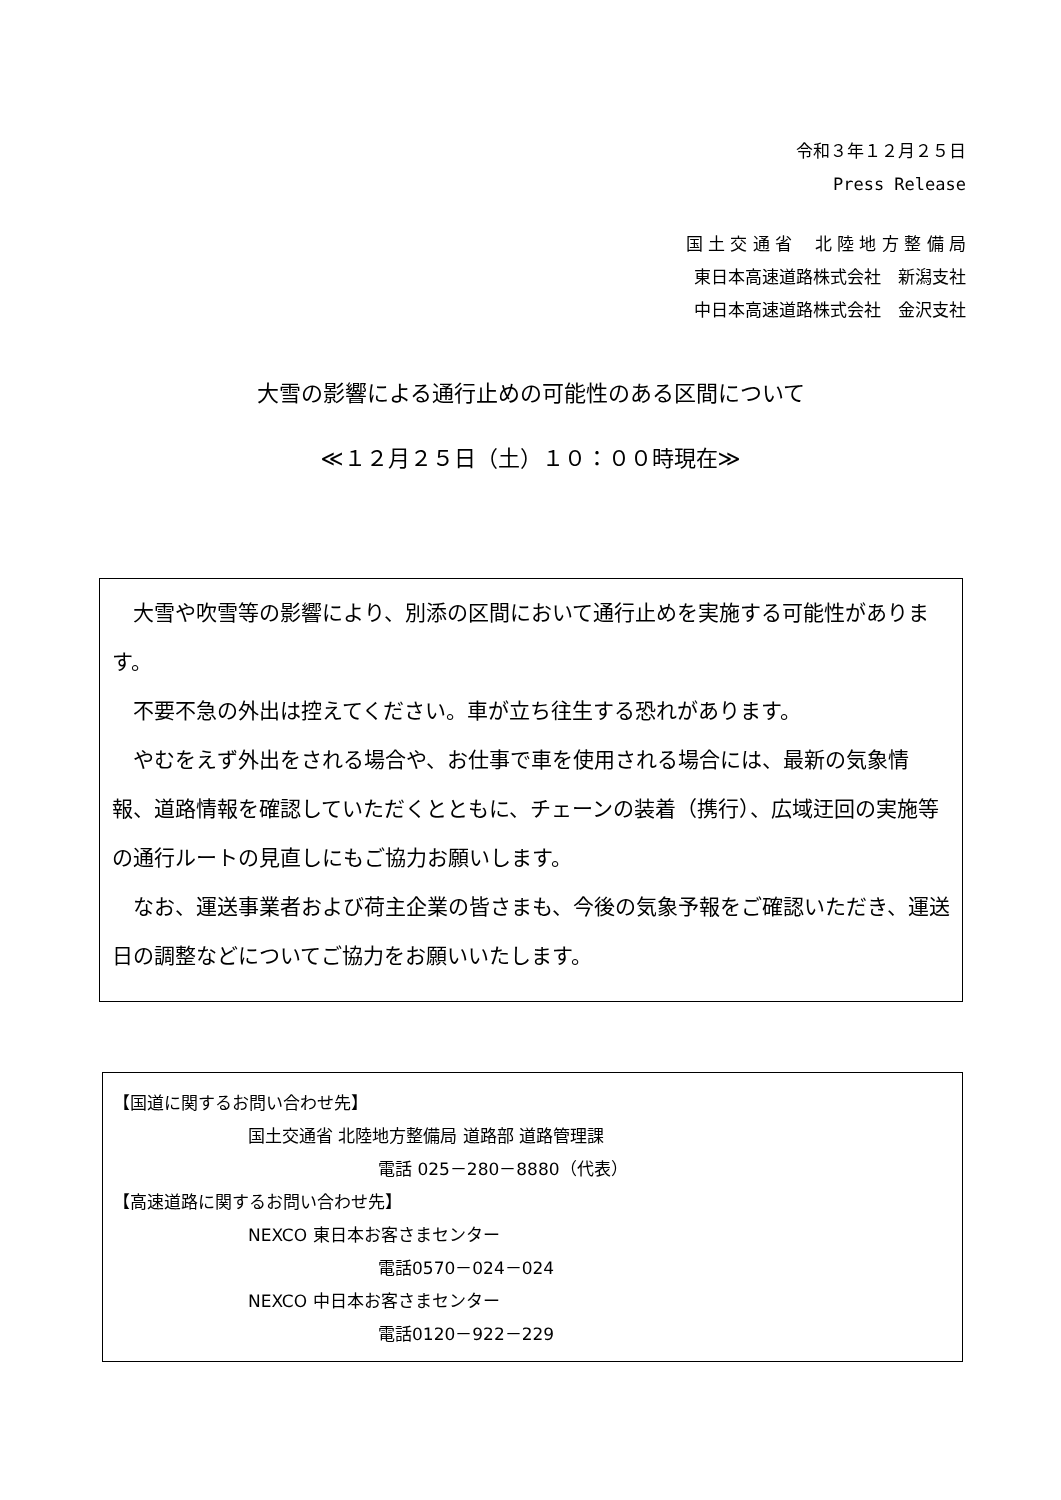令和３年１２月２５日
Press Release
国 土 交 通 省　 北 陸 地 方 整 備 局
東日本高速道路株式会社　新潟支社
中日本高速道路株式会社　金沢支社
大雪の影響による通行止めの可能性のある区間について
≪１２月２５日（土）１０：００時現在≫
　大雪や吹雪等の影響により、別添の区間において通行止めを実施する可能性があります。
　不要不急の外出は控えてください。車が立ち往生する恐れがあります。
　やむをえず外出をされる場合や、お仕事で車を使用される場合には、最新の気象情報、道路情報を確認していただくとともに、チェーンの装着（携行）、広域迂回の実施等の通行ルートの見直しにもご協力お願いします。
　なお、運送事業者および荷主企業の皆さまも、今後の気象予報をご確認いただき、運送日の調整などについてご協力をお願いいたします。
【国道に関するお問い合わせ先】
国土交通省 北陸地方整備局 道路部 道路管理課
電話 025－280－8880（代表）
【高速道路に関するお問い合わせ先】
NEXCO 東日本お客さまセンター
電話0570－024－024
NEXCO 中日本お客さまセンター
電話0120－922－229